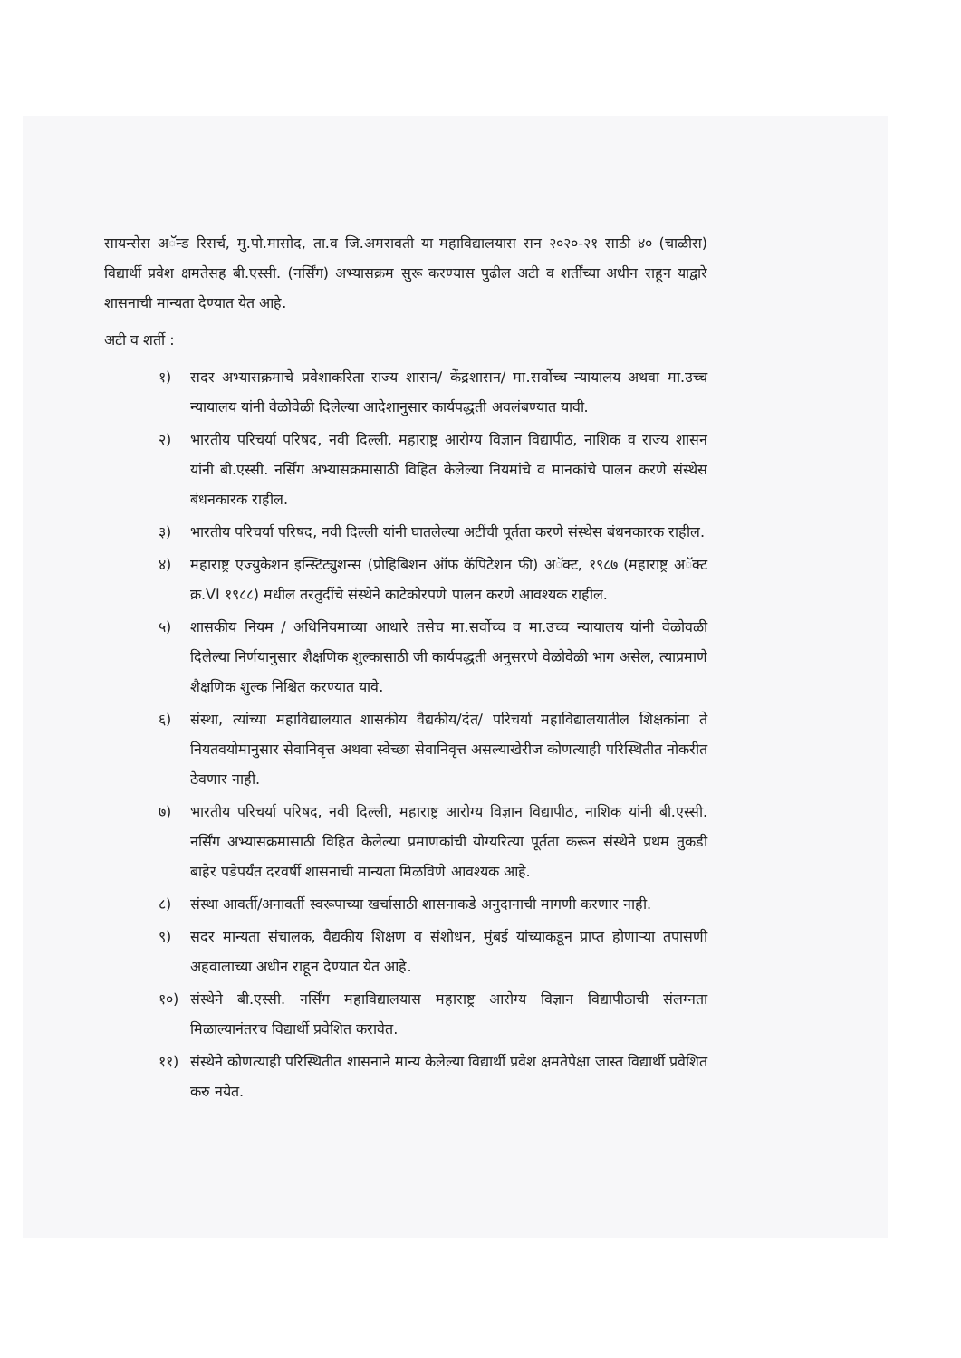सायन्सेस अॅन्ड रिसर्च, मु.पो.मासोद, ता.व जि.अमरावती या महाविद्यालयास सन २०२०-२१ साठी ४० (चाळीस) विद्यार्थी प्रवेश क्षमतेसह बी.एस्सी. (नर्सिंग) अभ्यासक्रम सुरू करण्यास पुढील अटी व शर्तींच्या अधीन राहून याद्वारे शासनाची मान्यता देण्यात येत आहे.
अटी व शर्ती :
१) सदर अभ्यासक्रमाचे प्रवेशाकरिता राज्य शासन/ केंद्रशासन/ मा.सर्वोच्च न्यायालय अथवा मा.उच्च न्यायालय यांनी वेळोवेळी दिलेल्या आदेशानुसार कार्यपद्धती अवलंबण्यात यावी.
२) भारतीय परिचर्या परिषद, नवी दिल्ली, महाराष्ट्र आरोग्य विज्ञान विद्यापीठ, नाशिक व राज्य शासन यांनी बी.एस्सी. नर्सिंग अभ्यासक्रमासाठी विहित केलेल्या नियमांचे व मानकांचे पालन करणे संस्थेस बंधनकारक राहील.
३) भारतीय परिचर्या परिषद, नवी दिल्ली यांनी घातलेल्या अटींची पूर्तता करणे संस्थेस बंधनकारक राहील.
४) महाराष्ट्र एज्युकेशन इन्स्टिट्युशन्स (प्रोहिबिशन ऑफ कॅपिटेशन फी) अॅक्ट, १९८७ (महाराष्ट्र अॅक्ट क्र.VI १९८८) मधील तरतुदींचे संस्थेने काटेकोरपणे पालन करणे आवश्यक राहील.
५) शासकीय नियम / अधिनियमाच्या आधारे तसेच मा.सर्वोच्च व मा.उच्च न्यायालय यांनी वेळोवळी दिलेल्या निर्णयानुसार शैक्षणिक शुल्कासाठी जी कार्यपद्धती अनुसरणे वेळोवेळी भाग असेल, त्याप्रमाणे शैक्षणिक शुल्क निश्चित करण्यात यावे.
६) संस्था, त्यांच्या महाविद्यालयात शासकीय वैद्यकीय/दंत/ परिचर्या महाविद्यालयातील शिक्षकांना ते नियतवयोमानुसार सेवानिवृत्त अथवा स्वेच्छा सेवानिवृत्त असल्याखेरीज कोणत्याही परिस्थितीत नोकरीत ठेवणार नाही.
७) भारतीय परिचर्या परिषद, नवी दिल्ली, महाराष्ट्र आरोग्य विज्ञान विद्यापीठ, नाशिक यांनी बी.एस्सी. नर्सिंग अभ्यासक्रमासाठी विहित केलेल्या प्रमाणकांची योग्यरित्या पूर्तता करून संस्थेने प्रथम तुकडी बाहेर पडेपर्यंत दरवर्षी शासनाची मान्यता मिळविणे आवश्यक आहे.
८) संस्था आवर्ती/अनावर्ती स्वरूपाच्या खर्चासाठी शासनाकडे अनुदानाची मागणी करणार नाही.
९) सदर मान्यता संचालक, वैद्यकीय शिक्षण व संशोधन, मुंबई यांच्याकडून प्राप्त होणाऱ्या तपासणी अहवालाच्या अधीन राहून देण्यात येत आहे.
१०) संस्थेने बी.एस्सी. नर्सिंग महाविद्यालयास महाराष्ट्र आरोग्य विज्ञान विद्यापीठाची संलग्नता मिळाल्यानंतरच विद्यार्थी प्रवेशित करावेत.
११) संस्थेने कोणत्याही परिस्थितीत शासनाने मान्य केलेल्या विद्यार्थी प्रवेश क्षमतेपेक्षा जास्त विद्यार्थी प्रवेशित करु नयेत.